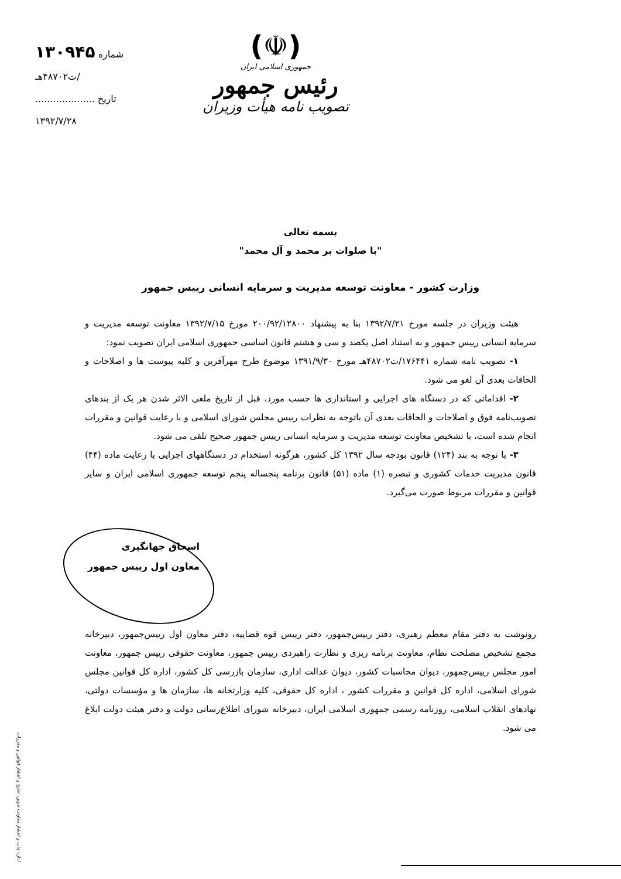(☫)
جمهوری اسلامی ایران
رئیس جمهور
تصویب نامه هیأت وزیران
شماره ۱۳۰۹۴۵
/ت۴۸۷۰۲هـ
تاریخ ....................
۱۳۹۲/۷/۲۸
بسمه تعالی
"با صلوات بر محمد و آل محمد"
وزارت کشور - معاونت توسعه مدیریت و سرمایه انسانی رییس جمهور
هیئت وزیران در جلسه مورخ ۱۳۹۲/۷/۲۱ بنا به پیشنهاد ۲۰۰/۹۲/۱۲۸۰۰ مورخ ۱۳۹۲/۷/۱۵ معاونت توسعه مدیریت و سرمایه انسانی رییس جمهور و به استناد اصل یکصد و سی و هشتم قانون اساسی جمهوری اسلامی ایران تصویب نمود:
۱- تصویب نامه شماره ۱۷۶۴۴۱/ت۴۸۷۰۲هـ مورخ ۱۳۹۱/۹/۳۰ موضوع طرح مهرآفرین و کلیه پیوست ها و اصلاحات و الحاقات بعدی آن لغو می شود.
۲- اقداماتی که در دستگاه های اجرایی و استانداری ها حسب مورد، قبل از تاریخ ملغی الاثر شدن هر یک از بندهای تصویب‌نامه فوق و اصلاحات و الحاقات بعدی آن باتوجه به نظرات رییس مجلس شورای اسلامی و با رعایت قوانین و مقررات انجام شده است، با تشخیص معاونت توسعه مدیریت و سرمایه انسانی رییس جمهور صحیح تلقی می شود.
۳- با توجه به بند (۱۲۴) قانون بودجه سال ۱۳۹۲ کل کشور، هرگونه استخدام در دستگاههای اجرایی با رعایت ماده (۴۴) قانون مدیریت خدمات کشوری و تبصره (۱) ماده (۵۱) قانون برنامه پنجساله پنجم توسعه جمهوری اسلامی ایران و سایر قوانین و مقررات مربوط صورت می‌گیرد.
اسحاق جهانگیری
معاون اول رییس جمهور
رونوشت به دفتر مقام معظم رهبری، دفتر رییس‌جمهور، دفتر رییس قوه قضاییه، دفتر معاون اول رییس‌جمهور، دبیرخانه مجمع تشخیص مصلحت نظام، معاونت برنامه ریزی و نظارت راهبردی رییس جمهور، معاونت حقوقی رییس جمهور، معاونت امور مجلس رییس‌جمهور، دیوان محاسبات کشور، دیوان عدالت اداری، سازمان بازرسی کل کشور، اداره کل قوانین مجلس شورای اسلامی، اداره کل قوانین و مقررات کشور ، اداره کل حقوقی، کلیه وزارتخانه ها، سازمان ها و مؤسسات دولتی، نهادهای انقلاب اسلامی، روزنامه رسمی جمهوری اسلامی ایران، دبیرخانه شورای اطلاع‌رسانی دولت و دفتر هیئت دولت ابلاغ می شود.
اداره چاپ و انتشار معاونت تدوین، تنقیح و انتشار قوانین و مقررات